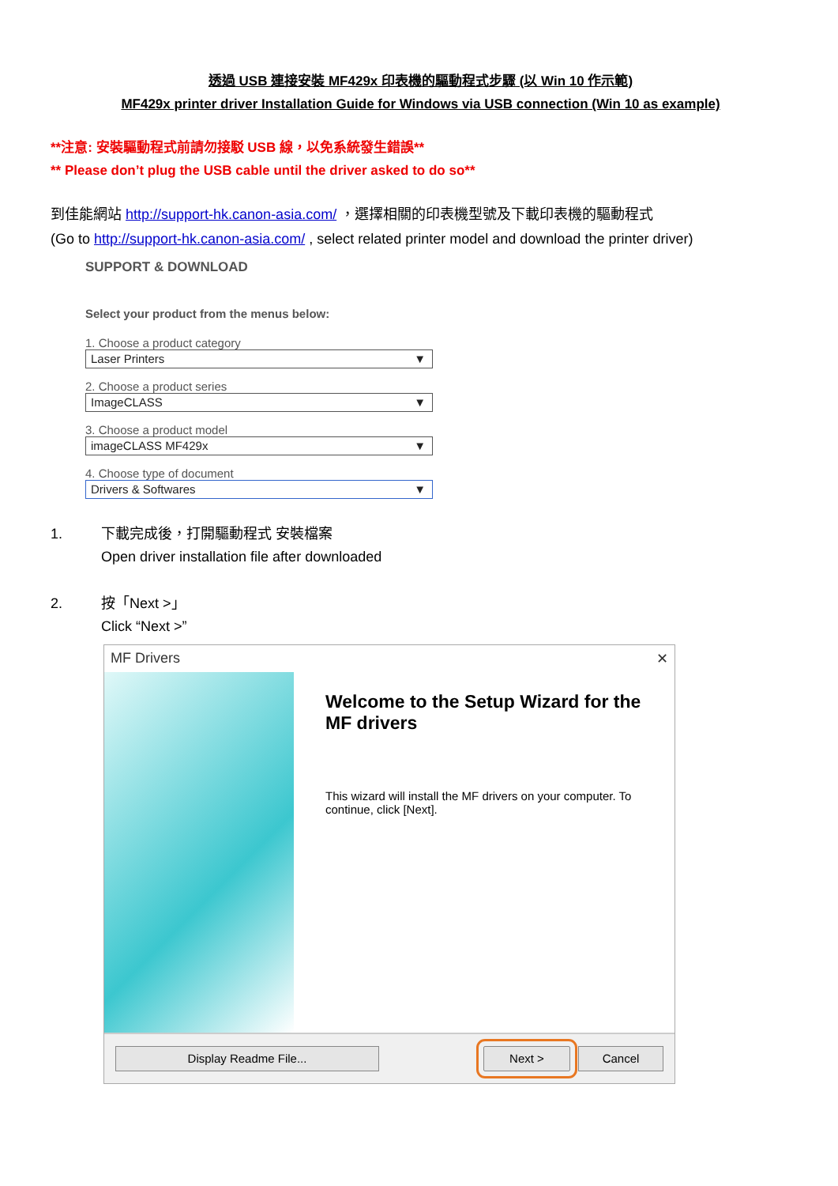透過 USB 連接安裝 MF429x 印表機的驅動程式步驟 (以 Win 10 作示範)
MF429x printer driver Installation Guide for Windows via USB connection (Win 10 as example)
**注意: 安裝驅動程式前請勿接駁 USB 線，以免系統發生錯誤**
** Please don’t plug the USB cable until the driver asked to do so**
到佳能網站 http://support-hk.canon-asia.com/ ，選擇相關的印表機型號及下載印表機的驅動程式
(Go to http://support-hk.canon-asia.com/ , select related printer model and download the printer driver)
SUPPORT & DOWNLOAD
Select your product from the menus below:
1. Choose a product category
Laser Printers ▼
2. Choose a product series
ImageCLASS ▼
3. Choose a product model
imageCLASS MF429x ▼
4. Choose type of document
Drivers & Softwares ▼
1. 下載完成後，打開驅動程式 安裝檔案
Open driver installation file after downloaded
2. 按「Next >」
Click “Next >”
MF Drivers ✕
Welcome to the Setup Wizard for the MF drivers
This wizard will install the MF drivers on your computer. To continue, click [Next].
Display Readme File... Next > Cancel